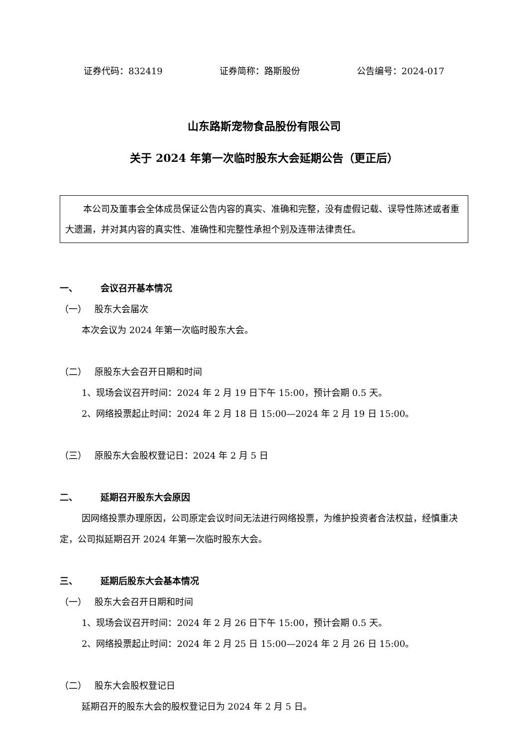证券代码：832419 证券简称：路斯股份 公告编号：2024-017
山东路斯宠物食品股份有限公司
关于 2024 年第一次临时股东大会延期公告（更正后）
　　本公司及董事会全体成员保证公告内容的真实、准确和完整，没有虚假记载、误导性陈述或者重大遗漏，并对其内容的真实性、准确性和完整性承担个别及连带法律责任。
一、 会议召开基本情况
（一） 股东大会届次
本次会议为 2024 年第一次临时股东大会。
（二） 原股东大会召开日期和时间
1、现场会议召开时间：2024 年 2 月 19 日下午 15:00，预计会期 0.5 天。
2、网络投票起止时间：2024 年 2 月 18 日 15:00—2024 年 2 月 19 日 15:00。
（三） 原股东大会股权登记日：2024 年 2 月 5 日
二、 延期召开股东大会原因
因网络投票办理原因，公司原定会议时间无法进行网络投票，为维护投资者合法权益，经慎重决定，公司拟延期召开 2024 年第一次临时股东大会。
三、 延期后股东大会基本情况
（一） 股东大会召开日期和时间
1、现场会议召开时间：2024 年 2 月 26 日下午 15:00，预计会期 0.5 天。
2、网络投票起止时间：2024 年 2 月 25 日 15:00—2024 年 2 月 26 日 15:00。
（二） 股东大会股权登记日
延期召开的股东大会的股权登记日为 2024 年 2 月 5 日。